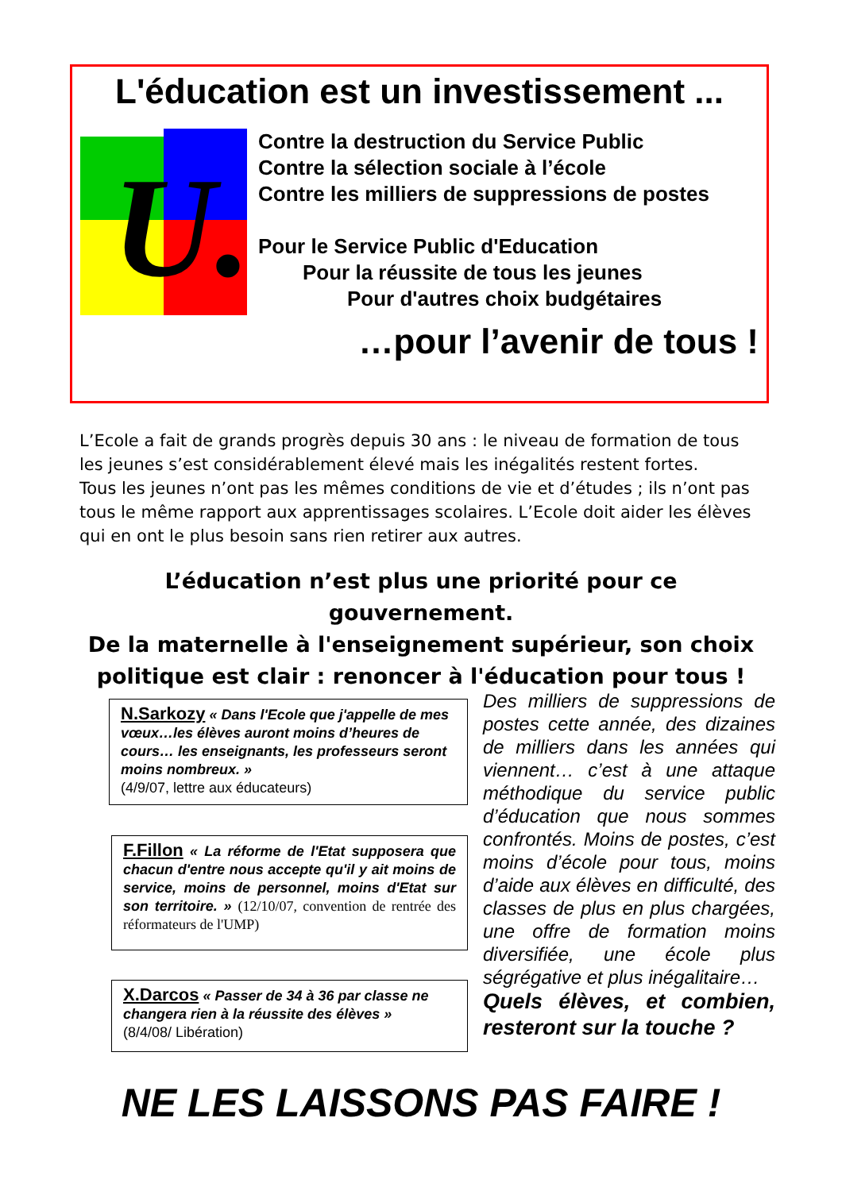L'éducation est un investissement ...
U.
Contre la destruction du Service Public
Contre la sélection sociale à l’école
Contre les milliers de suppressions de postes
Pour le Service Public d'Education
Pour la réussite de tous les jeunes
Pour d'autres choix budgétaires
…pour l’avenir de tous !
L’Ecole a fait de grands progrès depuis 30 ans : le niveau de formation de tous les jeunes s’est considérablement élevé mais les inégalités restent fortes.
Tous les jeunes n’ont pas les mêmes conditions de vie et d’études ; ils n’ont pas tous le même rapport aux apprentissages scolaires. L’Ecole doit aider les élèves qui en ont le plus besoin sans rien retirer aux autres.
L’éducation n’est plus une priorité pour ce gouvernement.
De la maternelle à l'enseignement supérieur, son choix politique est clair : renoncer à l'éducation pour tous !
N.Sarkozy « Dans l'Ecole que j'appelle de mes vœux…les élèves auront moins d’heures de cours… les enseignants, les professeurs seront moins nombreux. »
(4/9/07, lettre aux éducateurs)
F.Fillon « La réforme de l'Etat supposera que chacun d'entre nous accepte qu'il y ait moins de service, moins de personnel, moins d'Etat sur son territoire. » (12/10/07, convention de rentrée des réformateurs de l'UMP)
X.Darcos « Passer de 34 à 36 par classe ne changera rien à la réussite des élèves »
(8/4/08/ Libération)
Des milliers de suppressions de postes cette année, des dizaines de milliers dans les années qui viennent… c’est à une attaque méthodique du service public d’éducation que nous sommes confrontés. Moins de postes, c’est moins d’école pour tous, moins d’aide aux élèves en difficulté, des classes de plus en plus chargées, une offre de formation moins diversifiée, une école plus ségrégative et plus inégalitaire…
Quels élèves, et combien, resteront sur la touche ?
NE LES LAISSONS PAS FAIRE !